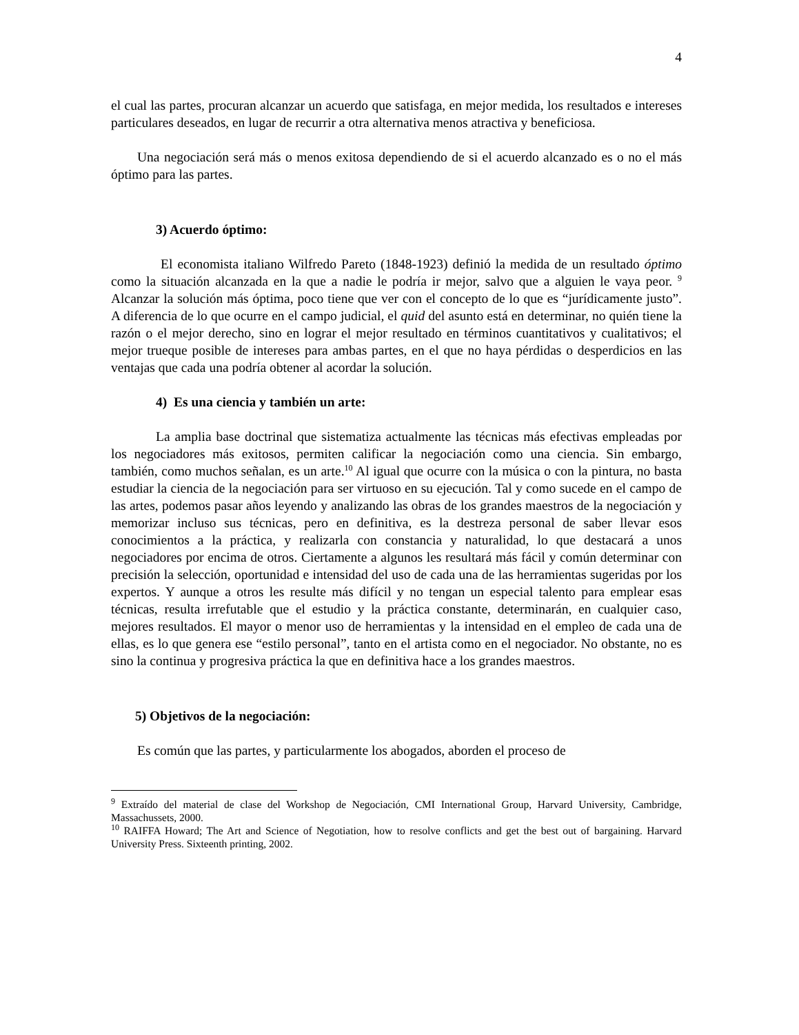4
el cual las partes, procuran alcanzar un acuerdo que satisfaga, en mejor medida, los resultados e intereses particulares deseados, en lugar de recurrir a otra alternativa menos atractiva y beneficiosa.
Una negociación será más o menos exitosa dependiendo de si el acuerdo alcanzado es o no el más óptimo para las partes.
3) Acuerdo óptimo:
El economista italiano Wilfredo Pareto (1848-1923) definió la medida de un resultado óptimo como la situación alcanzada en la que a nadie le podría ir mejor, salvo que a alguien le vaya peor. <sup>9</sup> Alcanzar la solución más óptima, poco tiene que ver con el concepto de lo que es “jurídicamente justo”. A diferencia de lo que ocurre en el campo judicial, el quid del asunto está en determinar, no quién tiene la razón o el mejor derecho, sino en lograr el mejor resultado en términos cuantitativos y cualitativos; el mejor trueque posible de intereses para ambas partes, en el que no haya pérdidas o desperdicios en las ventajas que cada una podría obtener al acordar la solución.
4) Es una ciencia y también un arte:
La amplia base doctrinal que sistematiza actualmente las técnicas más efectivas empleadas por los negociadores más exitosos, permiten calificar la negociación como una ciencia. Sin embargo, también, como muchos señalan, es un arte.<sup>10</sup> Al igual que ocurre con la música o con la pintura, no basta estudiar la ciencia de la negociación para ser virtuoso en su ejecución. Tal y como sucede en el campo de las artes, podemos pasar años leyendo y analizando las obras de los grandes maestros de la negociación y memorizar incluso sus técnicas, pero en definitiva, es la destreza personal de saber llevar esos conocimientos a la práctica, y realizarla con constancia y naturalidad, lo que destacará a unos negociadores por encima de otros. Ciertamente a algunos les resultará más fácil y común determinar con precisión la selección, oportunidad e intensidad del uso de cada una de las herramientas sugeridas por los expertos. Y aunque a otros les resulte más difícil y no tengan un especial talento para emplear esas técnicas, resulta irrefutable que el estudio y la práctica constante, determinarán, en cualquier caso, mejores resultados. El mayor o menor uso de herramientas y la intensidad en el empleo de cada una de ellas, es lo que genera ese “estilo personal”, tanto en el artista como en el negociador. No obstante, no es sino la continua y progresiva práctica la que en definitiva hace a los grandes maestros.
5) Objetivos de la negociación:
Es común que las partes, y particularmente los abogados, aborden el proceso de
<sup>9</sup> Extraído del material de clase del Workshop de Negociación, CMI International Group, Harvard University, Cambridge, Massachussets, 2000.
<sup>10</sup> RAIFFA Howard; The Art and Science of Negotiation, how to resolve conflicts and get the best out of bargaining. Harvard University Press. Sixteenth printing, 2002.